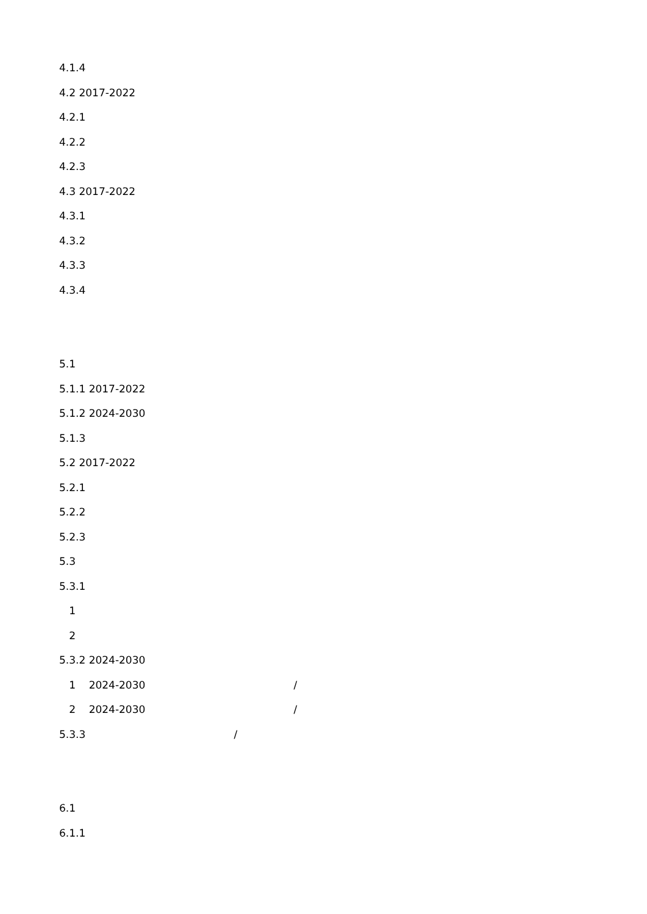4.1.4
4.2 2017-2022
4.2.1
4.2.2
4.2.3
4.3 2017-2022
4.3.1
4.3.2
4.3.3
4.3.4
5.1
5.1.1 2017-2022
5.1.2 2024-2030
5.1.3
5.2 2017-2022
5.2.1
5.2.2
5.2.3
5.3
5.3.1
1
2
5.3.2 2024-2030
1 2024-2030 /
2 2024-2030 /
5.3.3 /
6.1
6.1.1